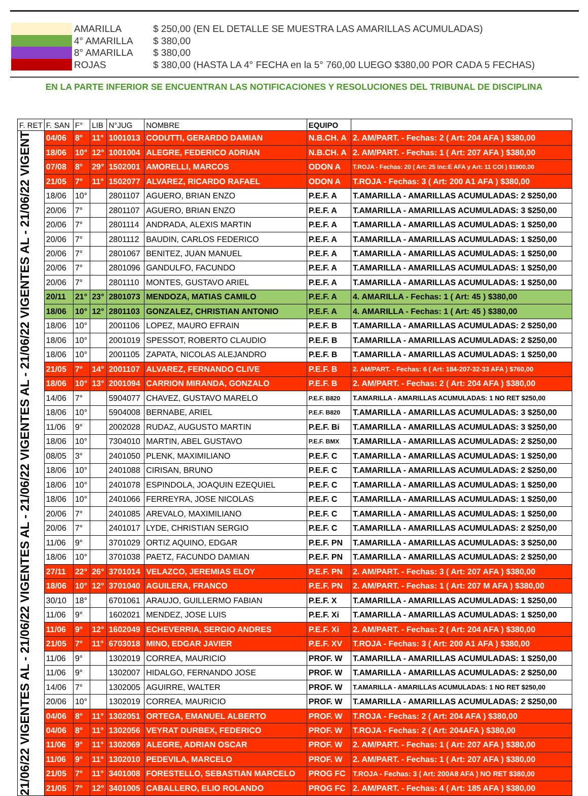AMARILLA
4° AMARILLA
8° AMARILLA
ROJAS
$ 250,00 (EN EL DETALLE SE MUESTRA LAS AMARILLAS ACUMULADAS)
$ 380,00
$ 380,00
$ 380,00 (HASTA LA 4° FECHA en la 5° 760,00 LUEGO $380,00 POR CADA 5 FECHAS)
EN LA PARTE INFERIOR SE ENCUENTRAN LAS NOTIFICACIONES Y RESOLUCIONES DEL TRIBUNAL DE DISCIPLINA
| F. RET | F. SAN | F° | LIB | N°JUG | NOMBRE | EQUIPO | |
| --- | --- | --- | --- | --- | --- | --- | --- |
| 21/06/22 VIGENTES AL - 21/06/22 VIGENTES AL - 21/06/22 VIGENTES AL - 21/06/22 VIGENTES AL - 21/06/22 VIGENT | 04/06 | 8° | 11° | 1001013 | CODUTTI, GERARDO DAMIAN | N.B.CH. A | 2. AM/PART. - Fechas: 2 ( Art: 204 AFA ) $380,00 |
| | 18/06 | 10° | 12° | 1001004 | ALEGRE, FEDERICO ADRIAN | N.B.CH. A | 2. AM/PART. - Fechas: 1 ( Art: 207 AFA ) $380,00 |
| | 07/08 | 8° | 29° | 1502001 | AMORELLI, MARCOS | ODON A | T.ROJA - Fechas: 20 ( Art: 25 Inc:E AFA y Art: 11 COI ) $1900,00 |
| | 21/05 | 7° | 11° | 1502077 | ALVAREZ, RICARDO RAFAEL | ODON A | T.ROJA - Fechas: 3 ( Art: 200 A1 AFA ) $380,00 |
| | 18/06 | 10° | | 2801107 | AGUERO, BRIAN ENZO | P.E.F. A | T.AMARILLA - AMARILLAS ACUMULADAS: 2 $250,00 |
| | 20/06 | 7° | | 2801107 | AGUERO, BRIAN ENZO | P.E.F. A | T.AMARILLA - AMARILLAS ACUMULADAS: 3 $250,00 |
| | 20/06 | 7° | | 2801114 | ANDRADA, ALEXIS MARTIN | P.E.F. A | T.AMARILLA - AMARILLAS ACUMULADAS: 1 $250,00 |
| | 20/06 | 7° | | 2801112 | BAUDIN, CARLOS FEDERICO | P.E.F. A | T.AMARILLA - AMARILLAS ACUMULADAS: 1 $250,00 |
| | 20/06 | 7° | | 2801067 | BENITEZ, JUAN MANUEL | P.E.F. A | T.AMARILLA - AMARILLAS ACUMULADAS: 1 $250,00 |
| | 20/06 | 7° | | 2801096 | GANDULFO, FACUNDO | P.E.F. A | T.AMARILLA - AMARILLAS ACUMULADAS: 1 $250,00 |
| | 20/06 | 7° | | 2801110 | MONTES, GUSTAVO ARIEL | P.E.F. A | T.AMARILLA - AMARILLAS ACUMULADAS: 1 $250,00 |
| | 20/11 | 21° | 23° | 2801073 | MENDOZA, MATIAS CAMILO | P.E.F. A | 4. AMARILLA - Fechas: 1 ( Art: 45 ) $380,00 |
| | 18/06 | 10° | 12° | 2801103 | GONZALEZ, CHRISTIAN ANTONIO | P.E.F. A | 4. AMARILLA - Fechas: 1 ( Art: 45 ) $380,00 |
| | 18/06 | 10° | | 2001106 | LOPEZ, MAURO EFRAIN | P.E.F. B | T.AMARILLA - AMARILLAS ACUMULADAS: 2 $250,00 |
| | 18/06 | 10° | | 2001019 | SPESSOT, ROBERTO CLAUDIO | P.E.F. B | T.AMARILLA - AMARILLAS ACUMULADAS: 2 $250,00 |
| | 18/06 | 10° | | 2001105 | ZAPATA, NICOLAS ALEJANDRO | P.E.F. B | T.AMARILLA - AMARILLAS ACUMULADAS: 1 $250,00 |
| | 21/05 | 7° | 14° | 2001107 | ALVAREZ, FERNANDO CLIVE | P.E.F. B | 2. AM/PART. - Fechas: 6 ( Art: 184-207-32-33 AFA ) $760,00 |
| | 18/06 | 10° | 13° | 2001094 | CARRION MIRANDA, GONZALO | P.E.F. B | 2. AM/PART. - Fechas: 2 ( Art: 204 AFA ) $380,00 |
| | 14/06 | 7° | | 5904077 | CHAVEZ, GUSTAVO MARELO | P.E.F. B820 | T.AMARILLA - AMARILLAS ACUMULADAS: 1 NO RET $250,00 |
| | 18/06 | 10° | | 5904008 | BERNABE, ARIEL | P.E.F. B820 | T.AMARILLA - AMARILLAS ACUMULADAS: 3 $250,00 |
| | 11/06 | 9° | | 2002028 | RUDAZ, AUGUSTO MARTIN | P.E.F. Bi | T.AMARILLA - AMARILLAS ACUMULADAS: 3 $250,00 |
| | 18/06 | 10° | | 7304010 | MARTIN, ABEL GUSTAVO | P.E.F. BMX | T.AMARILLA - AMARILLAS ACUMULADAS: 2 $250,00 |
| | 08/05 | 3° | | 2401050 | PLENK, MAXIMILIANO | P.E.F. C | T.AMARILLA - AMARILLAS ACUMULADAS: 1 $250,00 |
| | 18/06 | 10° | | 2401088 | CIRISAN, BRUNO | P.E.F. C | T.AMARILLA - AMARILLAS ACUMULADAS: 2 $250,00 |
| | 18/06 | 10° | | 2401078 | ESPINDOLA, JOAQUIN EZEQUIEL | P.E.F. C | T.AMARILLA - AMARILLAS ACUMULADAS: 1 $250,00 |
| | 18/06 | 10° | | 2401066 | FERREYRA, JOSE NICOLAS | P.E.F. C | T.AMARILLA - AMARILLAS ACUMULADAS: 1 $250,00 |
| | 20/06 | 7° | | 2401085 | AREVALO, MAXIMILIANO | P.E.F. C | T.AMARILLA - AMARILLAS ACUMULADAS: 1 $250,00 |
| | 20/06 | 7° | | 2401017 | LYDE, CHRISTIAN SERGIO | P.E.F. C | T.AMARILLA - AMARILLAS ACUMULADAS: 2 $250,00 |
| | 11/06 | 9° | | 3701029 | ORTIZ AQUINO, EDGAR | P.E.F. PN | T.AMARILLA - AMARILLAS ACUMULADAS: 3 $250,00 |
| | 18/06 | 10° | | 3701038 | PAETZ, FACUNDO DAMIAN | P.E.F. PN | T.AMARILLA - AMARILLAS ACUMULADAS: 2 $250,00 |
| | 27/11 | 22° | 26° | 3701014 | VELAZCO, JEREMIAS ELOY | P.E.F. PN | 2. AM/PART. - Fechas: 3 ( Art: 207 AFA ) $380,00 |
| | 18/06 | 10° | 12° | 3701040 | AGUILERA, FRANCO | P.E.F. PN | 2. AM/PART. - Fechas: 1 ( Art: 207 M AFA ) $380,00 |
| | 30/10 | 18° | | 6701061 | ARAUJO, GUILLERMO FABIAN | P.E.F. X | T.AMARILLA - AMARILLAS ACUMULADAS: 1 $250,00 |
| | 11/06 | 9° | | 1602021 | MENDEZ, JOSE LUIS | P.E.F. Xi | T.AMARILLA - AMARILLAS ACUMULADAS: 1 $250,00 |
| | 11/06 | 9° | 12° | 1602049 | ECHEVERRIA, SERGIO ANDRES | P.E.F. Xi | 2. AM/PART. - Fechas: 2 ( Art: 204 AFA ) $380,00 |
| | 21/05 | 7° | 11° | 6703018 | MINO, EDGAR JAVIER | P.E.F. XV | T.ROJA - Fechas: 3 ( Art: 200 A1 AFA ) $380,00 |
| | 11/06 | 9° | | 1302019 | CORREA, MAURICIO | PROF. W | T.AMARILLA - AMARILLAS ACUMULADAS: 1 $250,00 |
| | 11/06 | 9° | | 1302007 | HIDALGO, FERNANDO JOSE | PROF. W | T.AMARILLA - AMARILLAS ACUMULADAS: 2 $250,00 |
| | 14/06 | 7° | | 1302005 | AGUIRRE, WALTER | PROF. W | T.AMARILLA - AMARILLAS ACUMULADAS: 1 NO RET $250,00 |
| | 20/06 | 10° | | 1302019 | CORREA, MAURICIO | PROF. W | T.AMARILLA - AMARILLAS ACUMULADAS: 2 $250,00 |
| | 04/06 | 8° | 11° | 1302051 | ORTEGA, EMANUEL ALBERTO | PROF. W | T.ROJA - Fechas: 2 ( Art: 204 AFA ) $380,00 |
| | 04/06 | 8° | 11° | 1302056 | VEYRAT DURBEX, FEDERICO | PROF. W | T.ROJA - Fechas: 2 ( Art: 204AFA ) $380,00 |
| | 11/06 | 9° | 11° | 1302069 | ALEGRE, ADRIAN OSCAR | PROF. W | 2. AM/PART. - Fechas: 1 ( Art: 207 AFA ) $380,00 |
| | 11/06 | 9° | 11° | 1302010 | PEDEVILA, MARCELO | PROF. W | 2. AM/PART. - Fechas: 1 ( Art: 207 AFA ) $380,00 |
| | 21/05 | 7° | 11° | 3401008 | FORESTELLO, SEBASTIAN MARCELO | PROG FC | T.ROJA - Fechas: 3 ( Art: 200A8 AFA ) NO RET $380,00 |
| | 21/05 | 7° | 12° | 3401005 | CABALLERO, ELIO ROLANDO | PROG FC | 2. AM/PART. - Fechas: 4 ( Art: 185 AFA ) $380,00 |